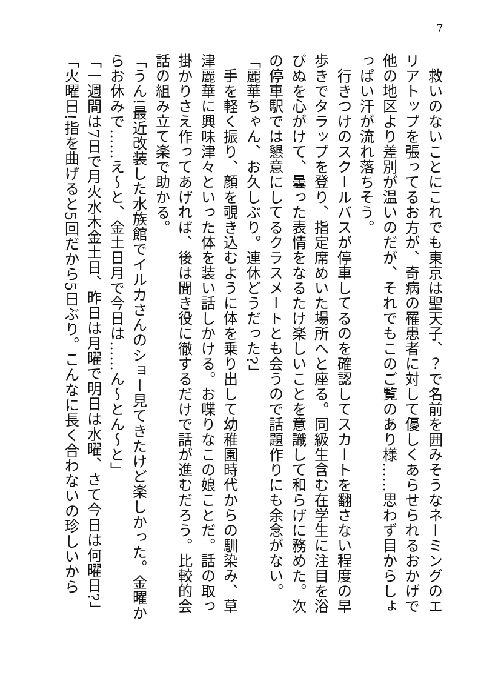7
　救いのないことにこれでも東京は聖天子、？で名前を囲みそうなネーミングのエリアトップを張ってるお方が、奇病の罹患者に対して優しくあらせられるおかげで他の地区より差別が温いのだが、それでもこのご覧のあり様……思わず目からしょっぱい汗が流れ落ちそう。
　行きつけのスクールバスが停車してるのを確認してスカートを翻さない程度の早歩きでタラップを登り、指定席めいた場所へと座る。同級生含む在学生に注目を浴びぬを心がけて、曇った表情をなるたけ楽しいことを意識して和らげに務めた。次の停車駅では懇意にしてるクラスメートとも会うので話題作りにも余念がない。
「麗華ちゃん、お久しぶり。連休どうだった?」
　手を軽く振り、顔を覗き込むように体を乗り出して幼稚園時代からの馴染み、草津麗華に興味津々といった体を装い話しかける。お喋りなこの娘ことだ。話の取っ掛かりさえ作ってあげれば、後は聞き役に徹するだけで話が進むだろう。比較的会話の組み立て楽で助かる。
「うん!最近改装した水族館でイルカさんのショー見てきたけど楽しかった。金曜からお休みで……え～と、金土日月で今日は……ん～とん～と」
「一週間は7日で月火水木金土日、昨日は月曜で明日は水曜、さて今日は何曜日?」
「火曜日!指を曲げると5回だから5日ぶり。こんなに長く合わないの珍しいから